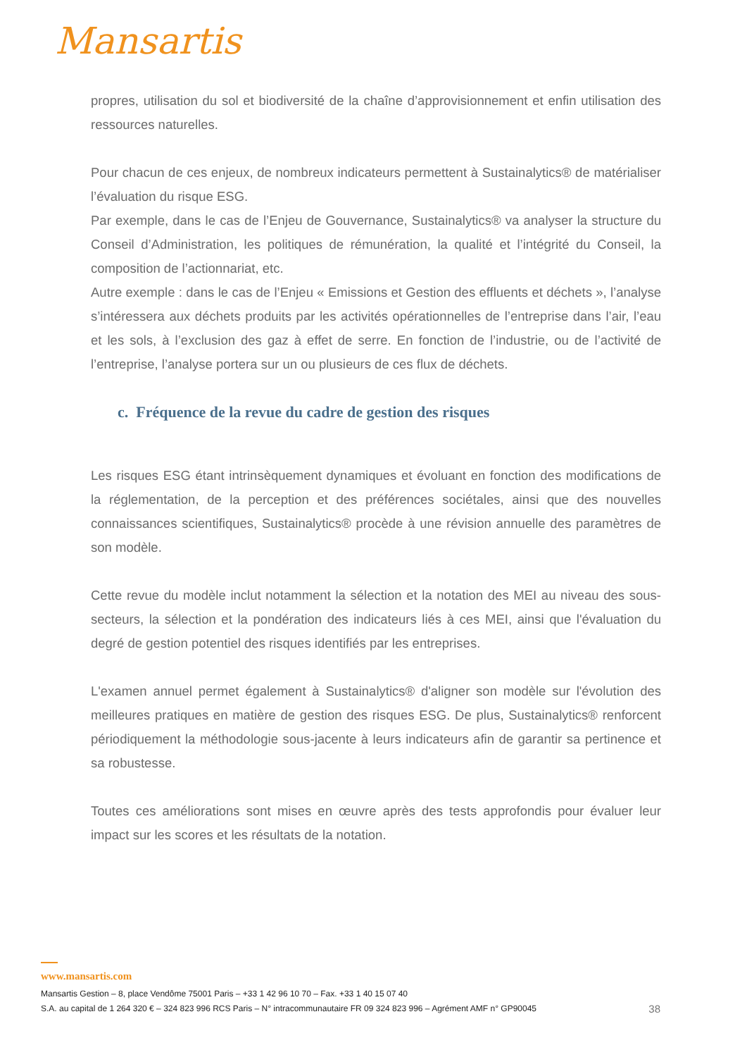Mansartis
propres, utilisation du sol et biodiversité de la chaîne d’approvisionnement et enfin utilisation des ressources naturelles.
Pour chacun de ces enjeux, de nombreux indicateurs permettent à Sustainalytics® de matérialiser l’évaluation du risque ESG.
Par exemple, dans le cas de l’Enjeu de Gouvernance, Sustainalytics® va analyser la structure du Conseil d’Administration, les politiques de rémunération, la qualité et l’intégrité du Conseil, la composition de l’actionnariat, etc.
Autre exemple : dans le cas de l’Enjeu « Emissions et Gestion des effluents et déchets », l’analyse s’intéressera aux déchets produits par les activités opérationnelles de l’entreprise dans l’air, l’eau et les sols, à l’exclusion des gaz à effet de serre. En fonction de l’industrie, ou de l’activité de l’entreprise, l’analyse portera sur un ou plusieurs de ces flux de déchets.
c. Fréquence de la revue du cadre de gestion des risques
Les risques ESG étant intrinsèquement dynamiques et évoluant en fonction des modifications de la réglementation, de la perception et des préférences sociétales, ainsi que des nouvelles connaissances scientifiques, Sustainalytics® procède à une révision annuelle des paramètres de son modèle.
Cette revue du modèle inclut notamment la sélection et la notation des MEI au niveau des sous-secteurs, la sélection et la pondération des indicateurs liés à ces MEI, ainsi que l'évaluation du degré de gestion potentiel des risques identifiés par les entreprises.
L'examen annuel permet également à Sustainalytics® d'aligner son modèle sur l'évolution des meilleures pratiques en matière de gestion des risques ESG. De plus, Sustainalytics® renforcent périodiquement la méthodologie sous-jacente à leurs indicateurs afin de garantir sa pertinence et sa robustesse.
Toutes ces améliorations sont mises en œuvre après des tests approfondis pour évaluer leur impact sur les scores et les résultats de la notation.
www.mansartis.com
Mansartis Gestion – 8, place Vendôme 75001 Paris – +33 1 42 96 10 70 – Fax. +33 1 40 15 07 40
38 S.A. au capital de 1 264 320 € – 324 823 996 RCS Paris – N° intracommunautaire FR 09 324 823 996 – Agrément AMF n° GP90045